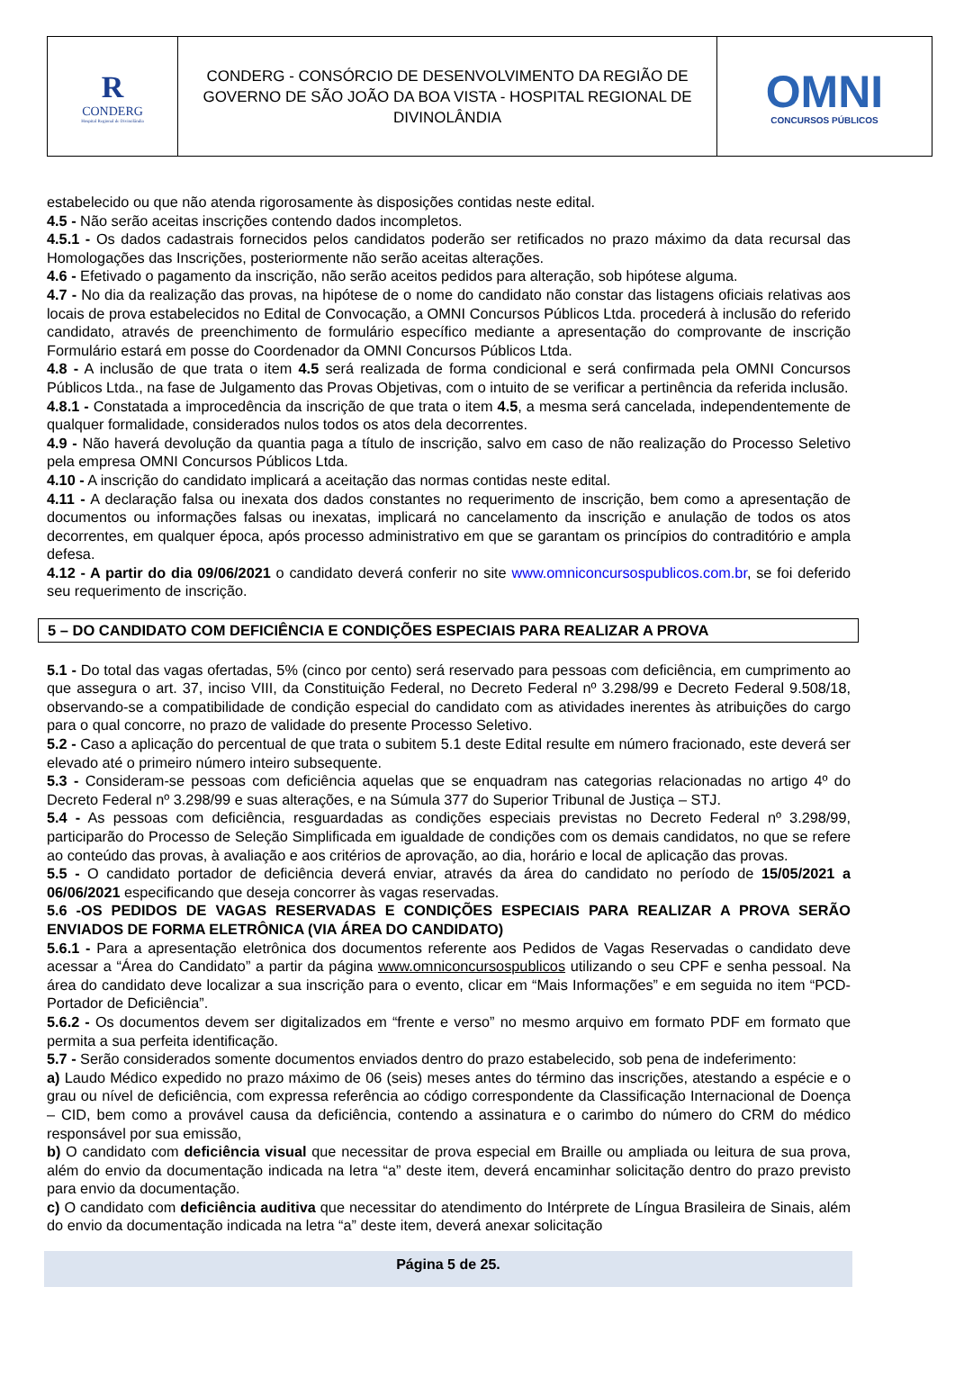R
CONDERG
Hospital Regional de Divinolândia
CONDERG - CONSÓRCIO DE DESENVOLVIMENTO DA REGIÃO DE GOVERNO DE SÃO JOÃO DA BOA VISTA - HOSPITAL REGIONAL DE DIVINOLÂNDIA
OMNI
CONCURSOS PÚBLICOS
estabelecido ou que não atenda rigorosamente às disposições contidas neste edital.
4.5 - Não serão aceitas inscrições contendo dados incompletos.
4.5.1 - Os dados cadastrais fornecidos pelos candidatos poderão ser retificados no prazo máximo da data recursal das Homologações das Inscrições, posteriormente não serão aceitas alterações.
4.6 - Efetivado o pagamento da inscrição, não serão aceitos pedidos para alteração, sob hipótese alguma.
4.7 - No dia da realização das provas, na hipótese de o nome do candidato não constar das listagens oficiais relativas aos locais de prova estabelecidos no Edital de Convocação, a OMNI Concursos Públicos Ltda. procederá à inclusão do referido candidato, através de preenchimento de formulário específico mediante a apresentação do comprovante de inscrição Formulário estará em posse do Coordenador da OMNI Concursos Públicos Ltda.
4.8 - A inclusão de que trata o item 4.5 será realizada de forma condicional e será confirmada pela OMNI Concursos Públicos Ltda., na fase de Julgamento das Provas Objetivas, com o intuito de se verificar a pertinência da referida inclusão.
4.8.1 - Constatada a improcedência da inscrição de que trata o item 4.5, a mesma será cancelada, independentemente de qualquer formalidade, considerados nulos todos os atos dela decorrentes.
4.9 - Não haverá devolução da quantia paga a título de inscrição, salvo em caso de não realização do Processo Seletivo pela empresa OMNI Concursos Públicos Ltda.
4.10 - A inscrição do candidato implicará a aceitação das normas contidas neste edital.
4.11 - A declaração falsa ou inexata dos dados constantes no requerimento de inscrição, bem como a apresentação de documentos ou informações falsas ou inexatas, implicará no cancelamento da inscrição e anulação de todos os atos decorrentes, em qualquer época, após processo administrativo em que se garantam os princípios do contraditório e ampla defesa.
4.12 - A partir do dia 09/06/2021 o candidato deverá conferir no site www.omniconcursospublicos.com.br, se foi deferido seu requerimento de inscrição.
5 – DO CANDIDATO COM DEFICIÊNCIA E CONDIÇÕES ESPECIAIS PARA REALIZAR A PROVA
5.1 - Do total das vagas ofertadas, 5% (cinco por cento) será reservado para pessoas com deficiência, em cumprimento ao que assegura o art. 37, inciso VIII, da Constituição Federal, no Decreto Federal nº 3.298/99 e Decreto Federal 9.508/18, observando-se a compatibilidade de condição especial do candidato com as atividades inerentes às atribuições do cargo para o qual concorre, no prazo de validade do presente Processo Seletivo.
5.2 - Caso a aplicação do percentual de que trata o subitem 5.1 deste Edital resulte em número fracionado, este deverá ser elevado até o primeiro número inteiro subsequente.
5.3 - Consideram-se pessoas com deficiência aquelas que se enquadram nas categorias relacionadas no artigo 4º do Decreto Federal nº 3.298/99 e suas alterações, e na Súmula 377 do Superior Tribunal de Justiça – STJ.
5.4 - As pessoas com deficiência, resguardadas as condições especiais previstas no Decreto Federal nº 3.298/99, participarão do Processo de Seleção Simplificada em igualdade de condições com os demais candidatos, no que se refere ao conteúdo das provas, à avaliação e aos critérios de aprovação, ao dia, horário e local de aplicação das provas.
5.5 - O candidato portador de deficiência deverá enviar, através da área do candidato no período de 15/05/2021 a 06/06/2021 especificando que deseja concorrer às vagas reservadas.
5.6 -OS PEDIDOS DE VAGAS RESERVADAS E CONDIÇÕES ESPECIAIS PARA REALIZAR A PROVA SERÃO ENVIADOS DE FORMA ELETRÔNICA (VIA ÁREA DO CANDIDATO)
5.6.1 - Para a apresentação eletrônica dos documentos referente aos Pedidos de Vagas Reservadas o candidato deve acessar a “Área do Candidato” a partir da página www.omniconcursospublicos utilizando o seu CPF e senha pessoal. Na área do candidato deve localizar a sua inscrição para o evento, clicar em “Mais Informações” e em seguida no item “PCD- Portador de Deficiência”.
5.6.2 - Os documentos devem ser digitalizados em “frente e verso” no mesmo arquivo em formato PDF em formato que permita a sua perfeita identificação.
5.7 - Serão considerados somente documentos enviados dentro do prazo estabelecido, sob pena de indeferimento:
a) Laudo Médico expedido no prazo máximo de 06 (seis) meses antes do término das inscrições, atestando a espécie e o grau ou nível de deficiência, com expressa referência ao código correspondente da Classificação Internacional de Doença – CID, bem como a provável causa da deficiência, contendo a assinatura e o carimbo do número do CRM do médico responsável por sua emissão,
b) O candidato com deficiência visual que necessitar de prova especial em Braille ou ampliada ou leitura de sua prova, além do envio da documentação indicada na letra “a” deste item, deverá encaminhar solicitação dentro do prazo previsto para envio da documentação.
c) O candidato com deficiência auditiva que necessitar do atendimento do Intérprete de Língua Brasileira de Sinais, além do envio da documentação indicada na letra “a” deste item, deverá anexar solicitação
Página 5 de 25.